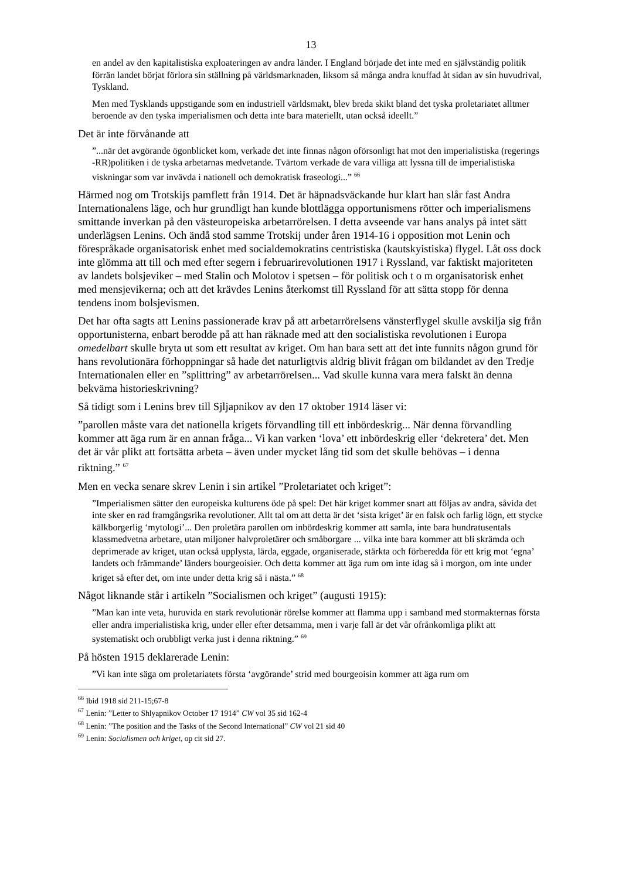13
en andel av den kapitalistiska exploateringen av andra länder. I England började det inte med en självständig politik förrän landet börjat förlora sin ställning på världsmarknaden, liksom så många andra knuffad åt sidan av sin huvudrival, Tyskland.
Men med Tysklands uppstigande som en industriell världsmakt, blev breda skikt bland det tyska proletariatet alltmer beroende av den tyska imperialismen och detta inte bara materiellt, utan också ideellt.”
Det är inte förvånande att
”...när det avgörande ögonblicket kom, verkade det inte finnas någon oförsonligt hat mot den imperialistiska (regerings -RR)politiken i de tyska arbetarnas medvetande. Tvärtom verkade de vara villiga att lyssna till de imperialistiska viskningar som var invävda i nationell och demokratisk fraseologi...” <sup>66</sup>
Härmed nog om Trotskijs pamflett från 1914. Det är häpnadsväckande hur klart han slår fast Andra Internationalens läge, och hur grundligt han kunde blottlägga opportunismens rötter och imperialismens smittande inverkan på den västeuropeiska arbetarrörelsen. I detta avseende var hans analys på intet sätt underlägsen Lenins. Och ändå stod samme Trotskij under åren 1914-16 i opposition mot Lenin och förespråkade organisatorisk enhet med socialdemokratins centristiska (kautskyistiska) flygel. Låt oss dock inte glömma att till och med efter segern i februarirevolutionen 1917 i Ryssland, var faktiskt majoriteten av landets bolsjeviker – med Stalin och Molotov i spetsen – för politisk och t o m organisatorisk enhet med mensjevikerna; och att det krävdes Lenins återkomst till Ryssland för att sätta stopp för denna tendens inom bolsjevismen.
Det har ofta sagts att Lenins passionerade krav på att arbetarrörelsens vänsterflygel skulle avskilja sig från opportunisterna, enbart berodde på att han räknade med att den socialistiska revolutionen i Europa omedelbart skulle bryta ut som ett resultat av kriget. Om han bara sett att det inte funnits någon grund för hans revolutionära förhoppningar så hade det naturligtvis aldrig blivit frågan om bildandet av den Tredje Internationalen eller en ”splittring” av arbetarrörelsen... Vad skulle kunna vara mera falskt än denna bekväma historieskrivning?
Så tidigt som i Lenins brev till Sjljapnikov av den 17 oktober 1914 läser vi:
”parollen måste vara det nationella krigets förvandling till ett inbördeskrig... När denna förvandling kommer att äga rum är en annan fråga... Vi kan varken ‘lova’ ett inbördeskrig eller ‘dekretera’ det. Men det är vår plikt att fortsätta arbeta – även under mycket lång tid som det skulle behövas – i denna riktning.” <sup>67</sup>
Men en vecka senare skrev Lenin i sin artikel ”Proletariatet och kriget”:
”Imperialismen sätter den europeiska kulturens öde på spel: Det här kriget kommer snart att följas av andra, såvida det inte sker en rad framgångsrika revolutioner. Allt tal om att detta är det ‘sista kriget’ är en falsk och farlig lögn, ett stycke kälkborgerlig ‘mytologi’... Den proletära parollen om inbördeskrig kommer att samla, inte bara hundratusentals klassmedvetna arbetare, utan miljoner halvproletärer och småborgare ... vilka inte bara kommer att bli skrämda och deprimerade av kriget, utan också upplysta, lärda, eggade, organiserade, stärkta och förberedda för ett krig mot ‘egna’ landets och främmande’ länders bourgeoisier. Och detta kommer att äga rum om inte idag så i morgon, om inte under kriget så efter det, om inte under detta krig så i nästa.” <sup>68</sup>
Något liknande står i artikeln ”Socialismen och kriget” (augusti 1915):
”Man kan inte veta, huruvida en stark revolutionär rörelse kommer att flamma upp i samband med stormakternas första eller andra imperialistiska krig, under eller efter detsamma, men i varje fall är det vår ofrånkomliga plikt att systematiskt och orubbligt verka just i denna riktning.” <sup>69</sup>
På hösten 1915 deklarerade Lenin:
”Vi kan inte säga om proletariatets första ‘avgörande’ strid med bourgeoisin kommer att äga rum om
<sup>66</sup> Ibid 1918 sid 211-15;67-8
<sup>67</sup> Lenin: ”Letter to Shlyapnikov October 17 1914” CW vol 35 sid 162-4
<sup>68</sup> Lenin: ”The position and the Tasks of the Second International” CW vol 21 sid 40
<sup>69</sup> Lenin: Socialismen och kriget, op cit sid 27.